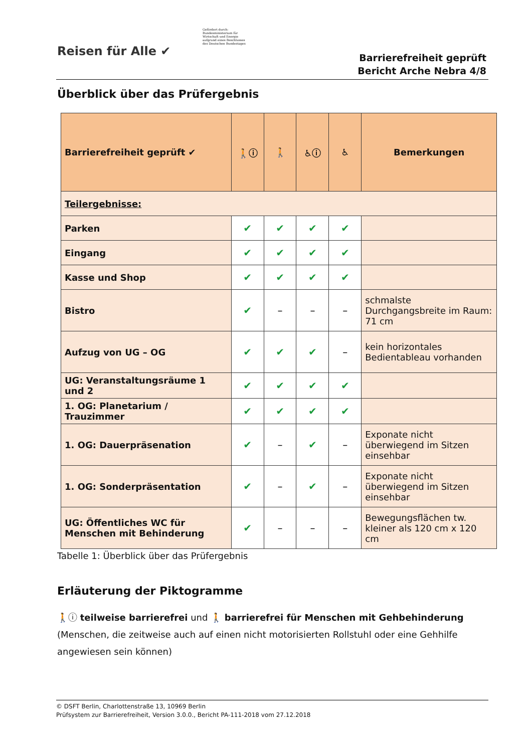Reisen für Alle ✔
Gefördert durch:
Bundesministerium für Wirtschaft und Energie
aufgrund eines Beschlusses des Deutschen Bundestages
Barrierefreiheit geprüft
Bericht Arche Nebra 4/8
Überblick über das Prüfergebnis
| Barrierefreiheit geprüft ✔ | 🚶ⓘ | 🚶 | ♿ⓘ | ♿ | Bemerkungen |
| --- | --- | --- | --- | --- | --- |
| Teilergebnisse: | | | | | |
| Parken | ✔ | ✔ | ✔ | ✔ | |
| Eingang | ✔ | ✔ | ✔ | ✔ | |
| Kasse und Shop | ✔ | ✔ | ✔ | ✔ | |
| Bistro | ✔ | – | – | – | schmalste Durchgangsbreite im Raum: 71 cm |
| Aufzug von UG – OG | ✔ | ✔ | ✔ | – | kein horizontales Bedientableau vorhanden |
| UG: Veranstaltungsräume 1 und 2 | ✔ | ✔ | ✔ | ✔ | |
| 1. OG: Planetarium / Trauzimmer | ✔ | ✔ | ✔ | ✔ | |
| 1. OG: Dauerpräsenation | ✔ | – | ✔ | – | Exponate nicht überwiegend im Sitzen einsehbar |
| 1. OG: Sonderpräsentation | ✔ | – | ✔ | – | Exponate nicht überwiegend im Sitzen einsehbar |
| UG: Öffentliches WC für Menschen mit Behinderung | ✔ | – | – | – | Bewegungsflächen tw. kleiner als 120 cm x 120 cm |
Tabelle 1: Überblick über das Prüfergebnis
Erläuterung der Piktogramme
🚶ⓘ teilweise barrierefrei und 🚶 barrierefrei für Menschen mit Gehbehinderung
(Menschen, die zeitweise auch auf einen nicht motorisierten Rollstuhl oder eine Gehhilfe angewiesen sein können)
© DSFT Berlin, Charlottenstraße 13, 10969 Berlin
Prüfsystem zur Barrierefreiheit, Version 3.0.0., Bericht PA-111-2018 vom 27.12.2018